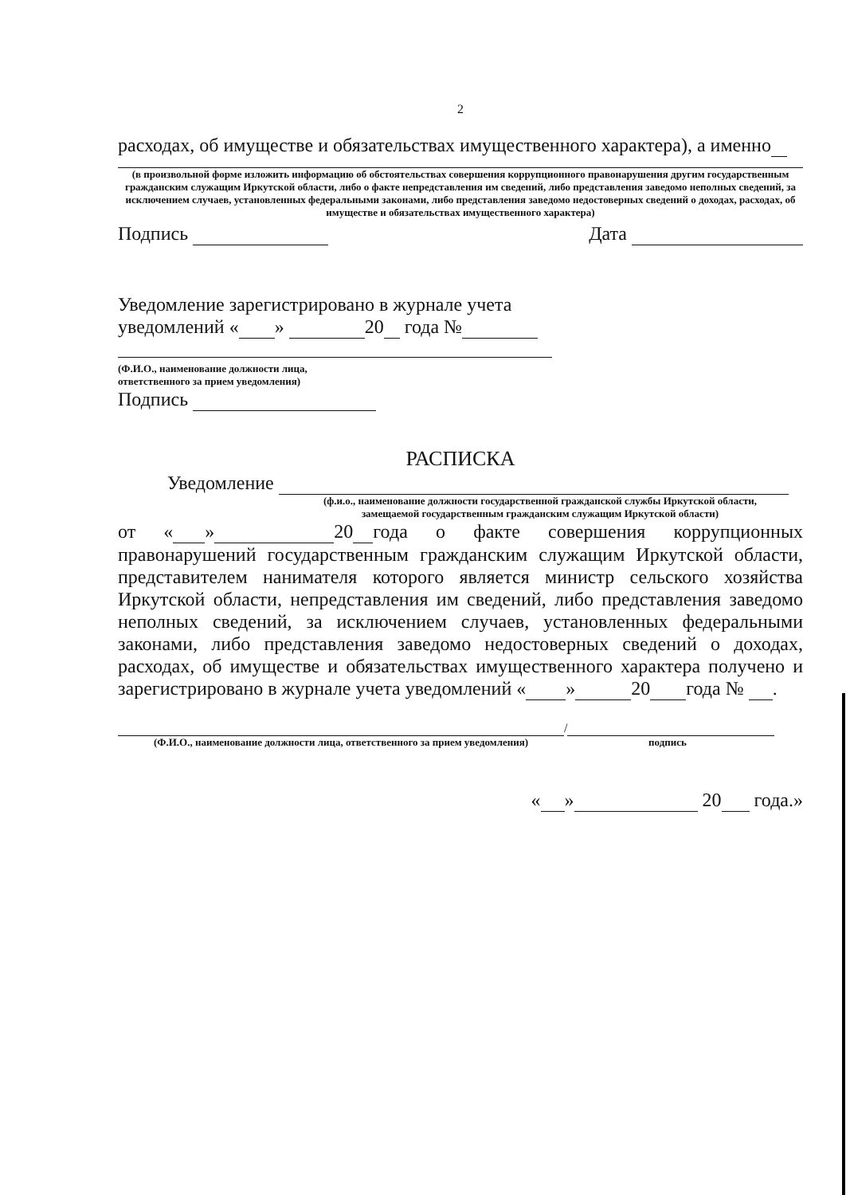2
расходах, об имуществе и обязательствах имущественного характера), а именно
(в произвольной форме изложить информацию об обстоятельствах совершения коррупционного правонарушения другим государственным гражданским служащим Иркутской области, либо о факте непредставления им сведений, либо представления заведомо неполных сведений, за исключением случаев, установленных федеральными законами, либо представления заведомо недостоверных сведений о доходах, расходах, об имуществе и обязательствах имущественного характера)
Подпись Дата
Уведомление зарегистрировано в журнале учета
уведомлений « » 20 года №
(Ф.И.О., наименование должности лица,
ответственного за прием уведомления)
Подпись
РАСПИСКА
Уведомление
(ф.и.о., наименование должности государственной гражданской службы Иркутской области,
замещаемой государственным гражданским служащим Иркутской области)
от « » 20 года о факте совершения коррупционных правонарушений государственным гражданским служащим Иркутской области, представителем нанимателя которого является министр сельского хозяйства Иркутской области, непредставления им сведений, либо представления заведомо неполных сведений, за исключением случаев, установленных федеральными законами, либо представления заведомо недостоверных сведений о доходах, расходах, об имуществе и обязательствах имущественного характера получено и зарегистрировано в журнале учета уведомлений « » 20 года № .
/
(Ф.И.О., наименование должности лица, ответственного за прием уведомления) подпись
« » 20 года.»